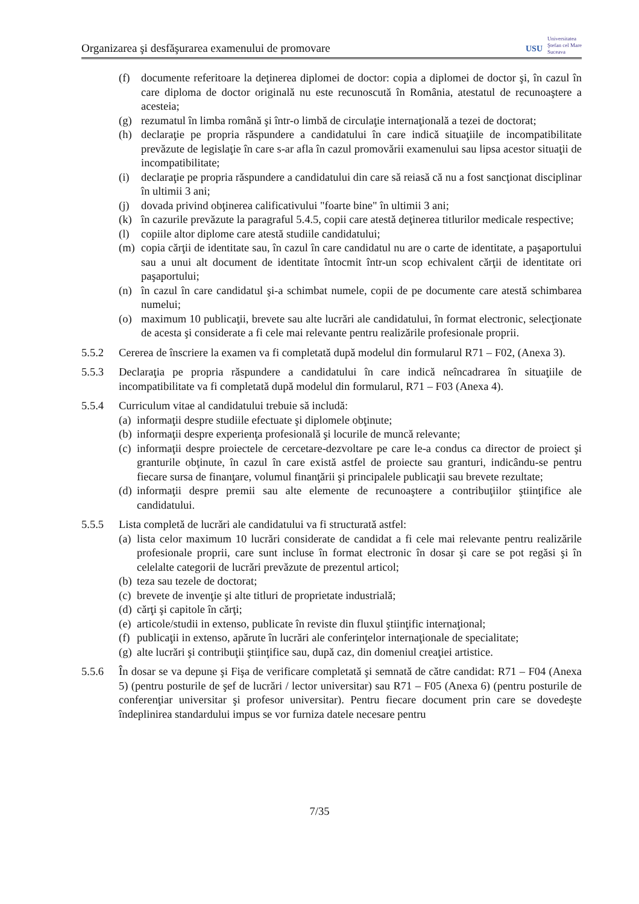Organizarea şi desfăşurarea examenului de promovare
USU
Universitatea
Ştefan cel Mare
Suceava
(f) documente referitoare la deţinerea diplomei de doctor: copia a diplomei de doctor şi, în cazul în care diploma de doctor originală nu este recunoscută în România, atestatul de recunoaştere a acesteia;
(g) rezumatul în limba română şi într-o limbă de circulaţie internaţională a tezei de doctorat;
(h) declaraţie pe propria răspundere a candidatului în care indică situaţiile de incompatibilitate prevăzute de legislaţie în care s-ar afla în cazul promovării examenului sau lipsa acestor situaţii de incompatibilitate;
(i) declaraţie pe propria răspundere a candidatului din care să reiasă că nu a fost sancţionat disciplinar în ultimii 3 ani;
(j) dovada privind obţinerea calificativului "foarte bine" în ultimii 3 ani;
(k) în cazurile prevăzute la paragraful 5.4.5, copii care atestă deţinerea titlurilor medicale respective;
(l) copiile altor diplome care atestă studiile candidatului;
(m) copia cărţii de identitate sau, în cazul în care candidatul nu are o carte de identitate, a paşaportului sau a unui alt document de identitate întocmit într-un scop echivalent cărţii de identitate ori paşaportului;
(n) în cazul în care candidatul şi-a schimbat numele, copii de pe documente care atestă schimbarea numelui;
(o) maximum 10 publicaţii, brevete sau alte lucrări ale candidatului, în format electronic, selecţionate de acesta şi considerate a fi cele mai relevante pentru realizările profesionale proprii.
5.5.2 Cererea de înscriere la examen va fi completată după modelul din formularul R71 – F02, (Anexa 3).
5.5.3 Declaraţia pe propria răspundere a candidatului în care indică neîncadrarea în situaţiile de incompatibilitate va fi completată după modelul din formularul, R71 – F03 (Anexa 4).
5.5.4 Curriculum vitae al candidatului trebuie să includă:
(a) informaţii despre studiile efectuate şi diplomele obţinute;
(b) informaţii despre experienţa profesională şi locurile de muncă relevante;
(c) informaţii despre proiectele de cercetare-dezvoltare pe care le-a condus ca director de proiect şi granturile obţinute, în cazul în care există astfel de proiecte sau granturi, indicându-se pentru fiecare sursa de finanţare, volumul finanţării şi principalele publicaţii sau brevete rezultate;
(d) informaţii despre premii sau alte elemente de recunoaştere a contribuţiilor ştiinţifice ale candidatului.
5.5.5 Lista completă de lucrări ale candidatului va fi structurată astfel:
(a) lista celor maximum 10 lucrări considerate de candidat a fi cele mai relevante pentru realizările profesionale proprii, care sunt incluse în format electronic în dosar şi care se pot regăsi şi în celelalte categorii de lucrări prevăzute de prezentul articol;
(b) teza sau tezele de doctorat;
(c) brevete de invenţie şi alte titluri de proprietate industrială;
(d) cărţi şi capitole în cărţi;
(e) articole/studii in extenso, publicate în reviste din fluxul ştiinţific internaţional;
(f) publicaţii in extenso, apărute în lucrări ale conferinţelor internaţionale de specialitate;
(g) alte lucrări şi contribuţii ştiinţifice sau, după caz, din domeniul creaţiei artistice.
5.5.6 În dosar se va depune şi Fişa de verificare completată şi semnată de către candidat: R71 – F04 (Anexa 5) (pentru posturile de şef de lucrări / lector universitar) sau R71 – F05 (Anexa 6) (pentru posturile de conferenţiar universitar şi profesor universitar). Pentru fiecare document prin care se dovedeşte îndeplinirea standardului impus se vor furniza datele necesare pentru
7/35